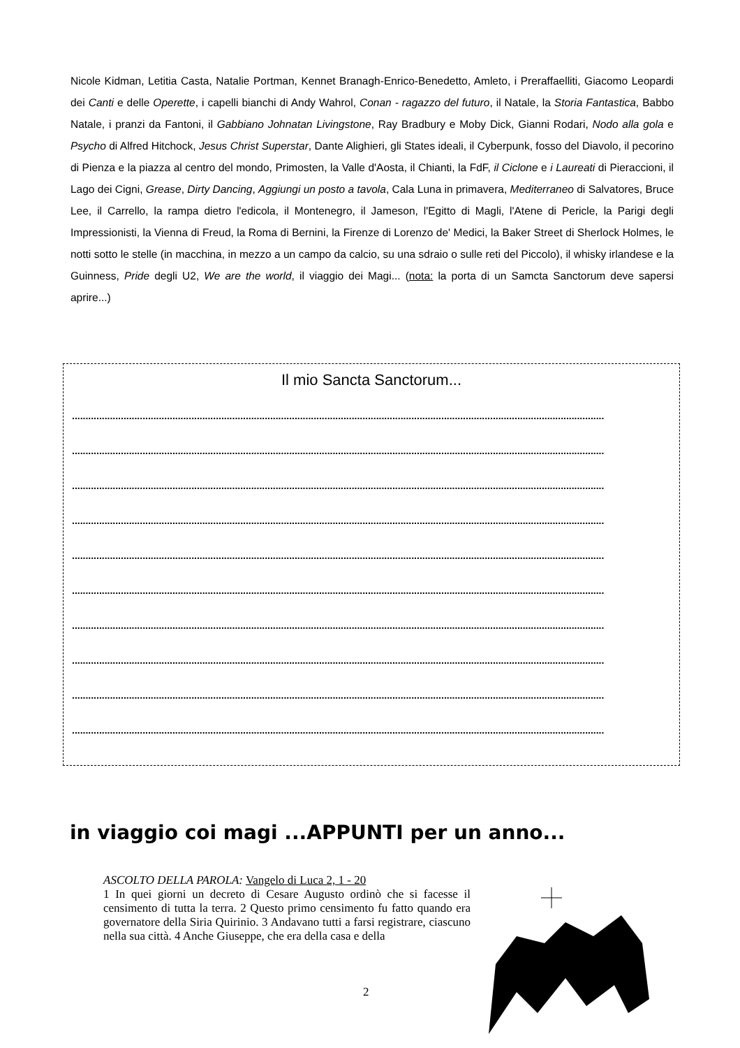Nicole Kidman, Letitia Casta, Natalie Portman, Kennet Branagh-Enrico-Benedetto, Amleto, i Preraffaelliti, Giacomo Leopardi dei Canti e delle Operette, i capelli bianchi di Andy Wahrol, Conan - ragazzo del futuro, il Natale, la Storia Fantastica, Babbo Natale, i pranzi da Fantoni, il Gabbiano Johnatan Livingstone, Ray Bradbury e Moby Dick, Gianni Rodari, Nodo alla gola e Psycho di Alfred Hitchock, Jesus Christ Superstar, Dante Alighieri, gli States ideali, il Cyberpunk, fosso del Diavolo, il pecorino di Pienza e la piazza al centro del mondo, Primosten, la Valle d'Aosta, il Chianti, la FdF, il Ciclone e i Laureati di Pieraccioni, il Lago dei Cigni, Grease, Dirty Dancing, Aggiungi un posto a tavola, Cala Luna in primavera, Mediterraneo di Salvatores, Bruce Lee, il Carrello, la rampa dietro l'edicola, il Montenegro, il Jameson, l'Egitto di Magli, l'Atene di Pericle, la Parigi degli Impressionisti, la Vienna di Freud, la Roma di Bernini, la Firenze di Lorenzo de' Medici, la Baker Street di Sherlock Holmes, le notti sotto le stelle (in macchina, in mezzo a un campo da calcio, su una sdraio o sulle reti del Piccolo), il whisky irlandese e la Guinness, Pride degli U2, We are the world, il viaggio dei Magi... (nota: la porta di un Samcta Sanctorum deve sapersi aprire...)
Il mio Sancta Sanctorum...
....................................................................................................................................................................................................
....................................................................................................................................................................................................
....................................................................................................................................................................................................
....................................................................................................................................................................................................
....................................................................................................................................................................................................
....................................................................................................................................................................................................
....................................................................................................................................................................................................
....................................................................................................................................................................................................
....................................................................................................................................................................................................
....................................................................................................................................................................................................
in viaggio coi magi ...APPUNTI per un anno...
ASCOLTO DELLA PAROLA: Vangelo di Luca 2, 1 - 20
1 In quei giorni un decreto di Cesare Augusto ordinò che si facesse il censimento di tutta la terra. 2 Questo primo censimento fu fatto quando era governatore della Siria Quirinio. 3 Andavano tutti a farsi registrare, ciascuno nella sua città. 4 Anche Giuseppe, che era della casa e della
2